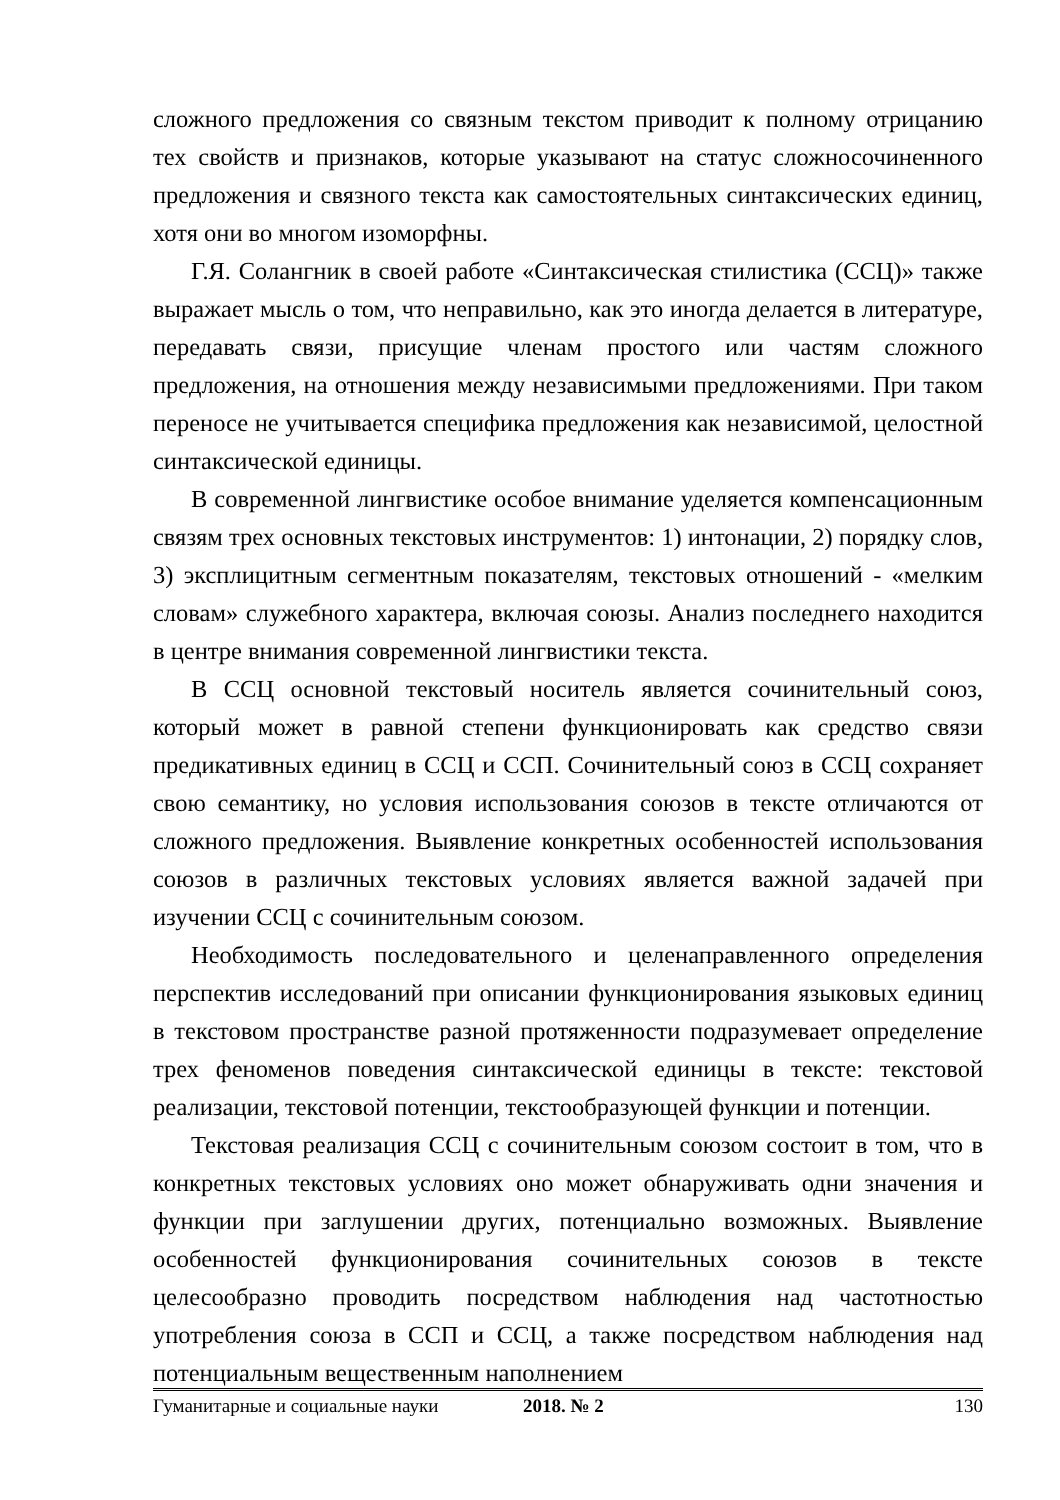сложного предложения со связным текстом приводит к полному отрицанию тех свойств и признаков, которые указывают на статус сложносочиненного предложения и связного текста как самостоятельных синтаксических единиц, хотя они во многом изоморфны.
Г.Я. Солангник в своей работе «Синтаксическая стилистика (ССЦ)» также выражает мысль о том, что неправильно, как это иногда делается в литературе, передавать связи, присущие членам простого или частям сложного предложения, на отношения между независимыми предложениями. При таком переносе не учитывается специфика предложения как независимой, целостной синтаксической единицы.
В современной лингвистике особое внимание уделяется компенсационным связям трех основных текстовых инструментов: 1) интонации, 2) порядку слов, 3) эксплицитным сегментным показателям, текстовых отношений - «мелким словам» служебного характера, включая союзы. Анализ последнего находится в центре внимания современной лингвистики текста.
В ССЦ основной текстовый носитель является сочинительный союз, который может в равной степени функционировать как средство связи предикативных единиц в ССЦ и ССП. Сочинительный союз в ССЦ сохраняет свою семантику, но условия использования союзов в тексте отличаются от сложного предложения. Выявление конкретных особенностей использования союзов в различных текстовых условиях является важной задачей при изучении ССЦ с сочинительным союзом.
Необходимость последовательного и целенаправленного определения перспектив исследований при описании функционирования языковых единиц в текстовом пространстве разной протяженности подразумевает определение трех феноменов поведения синтаксической единицы в тексте: текстовой реализации, текстовой потенции, текстообразующей функции и потенции.
Текстовая реализация ССЦ с сочинительным союзом состоит в том, что в конкретных текстовых условиях оно может обнаруживать одни значения и функции при заглушении других, потенциально возможных. Выявление особенностей функционирования сочинительных союзов в тексте целесообразно проводить посредством наблюдения над частотностью употребления союза в ССП и ССЦ, а также посредством наблюдения над потенциальным вещественным наполнением
Гуманитарные и социальные науки 2018. № 2 130